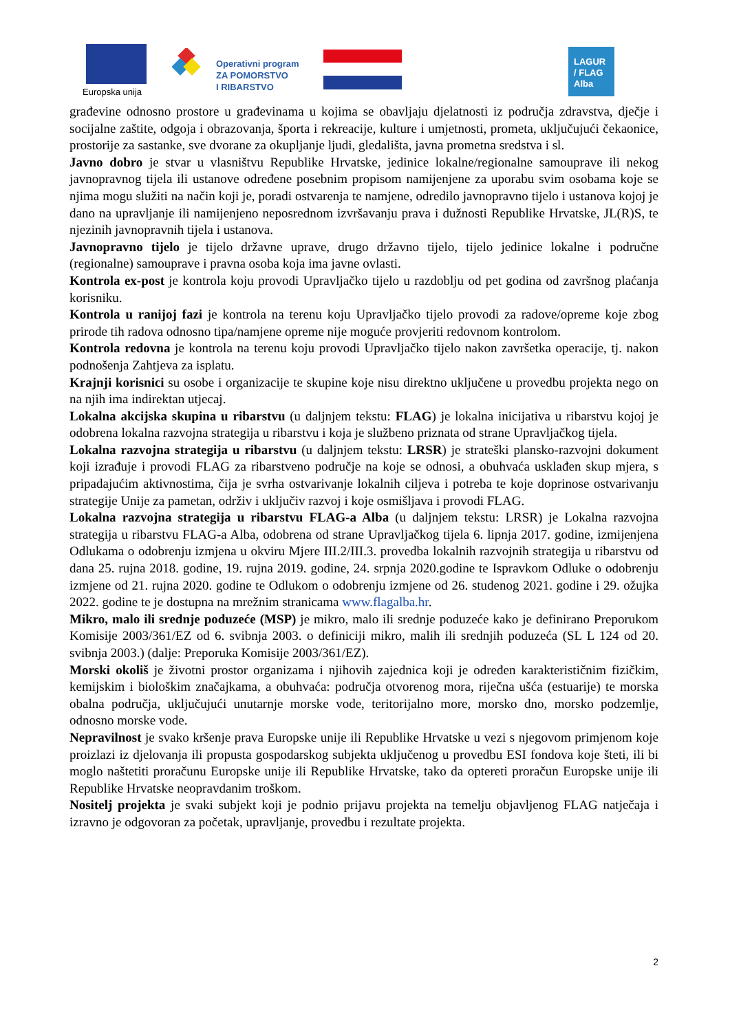Europska unija
Operativni program
ZA POMORSTVO
I RIBARSTVO
LAGUR
/ FLAG
Alba
građevine odnosno prostore u građevinama u kojima se obavljaju djelatnosti iz područja zdravstva, dječje i socijalne zaštite, odgoja i obrazovanja, športa i rekreacije, kulture i umjetnosti, prometa, uključujući čekaonice, prostorije za sastanke, sve dvorane za okupljanje ljudi, gledališta, javna prometna sredstva i sl.
Javno dobro je stvar u vlasništvu Republike Hrvatske, jedinice lokalne/regionalne samouprave ili nekog javnopravnog tijela ili ustanove određene posebnim propisom namijenjene za uporabu svim osobama koje se njima mogu služiti na način koji je, poradi ostvarenja te namjene, odredilo javnopravno tijelo i ustanova kojoj je dano na upravljanje ili namijenjeno neposrednom izvršavanju prava i dužnosti Republike Hrvatske, JL(R)S, te njezinih javnopravnih tijela i ustanova.
Javnopravno tijelo je tijelo državne uprave, drugo državno tijelo, tijelo jedinice lokalne i područne (regionalne) samouprave i pravna osoba koja ima javne ovlasti.
Kontrola ex-post je kontrola koju provodi Upravljačko tijelo u razdoblju od pet godina od završnog plaćanja korisniku.
Kontrola u ranijoj fazi je kontrola na terenu koju Upravljačko tijelo provodi za radove/opreme koje zbog prirode tih radova odnosno tipa/namjene opreme nije moguće provjeriti redovnom kontrolom.
Kontrola redovna je kontrola na terenu koju provodi Upravljačko tijelo nakon završetka operacije, tj. nakon podnošenja Zahtjeva za isplatu.
Krajnji korisnici su osobe i organizacije te skupine koje nisu direktno uključene u provedbu projekta nego on na njih ima indirektan utjecaj.
Lokalna akcijska skupina u ribarstvu (u daljnjem tekstu: FLAG) je lokalna inicijativa u ribarstvu kojoj je odobrena lokalna razvojna strategija u ribarstvu i koja je službeno priznata od strane Upravljačkog tijela.
Lokalna razvojna strategija u ribarstvu (u daljnjem tekstu: LRSR) je strateški plansko-razvojni dokument koji izrađuje i provodi FLAG za ribarstveno područje na koje se odnosi, a obuhvaća usklađen skup mjera, s pripadajućim aktivnostima, čija je svrha ostvarivanje lokalnih ciljeva i potreba te koje doprinose ostvarivanju strategije Unije za pametan, održiv i uključiv razvoj i koje osmišljava i provodi FLAG.
Lokalna razvojna strategija u ribarstvu FLAG-a Alba (u daljnjem tekstu: LRSR) je Lokalna razvojna strategija u ribarstvu FLAG-a Alba, odobrena od strane Upravljačkog tijela 6. lipnja 2017. godine, izmijenjena Odlukama o odobrenju izmjena u okviru Mjere III.2/III.3. provedba lokalnih razvojnih strategija u ribarstvu od dana 25. rujna 2018. godine, 19. rujna 2019. godine, 24. srpnja 2020.godine te Ispravkom Odluke o odobrenju izmjene od 21. rujna 2020. godine te Odlukom o odobrenju izmjene od 26. studenog 2021. godine i 29. ožujka 2022. godine te je dostupna na mrežnim stranicama www.flagalba.hr.
Mikro, malo ili srednje poduzeće (MSP) je mikro, malo ili srednje poduzeće kako je definirano Preporukom Komisije 2003/361/EZ od 6. svibnja 2003. o definiciji mikro, malih ili srednjih poduzeća (SL L 124 od 20. svibnja 2003.) (dalje: Preporuka Komisije 2003/361/EZ).
Morski okoliš je životni prostor organizama i njihovih zajednica koji je određen karakterističnim fizičkim, kemijskim i biološkim značajkama, a obuhvaća: područja otvorenog mora, riječna ušća (estuarije) te morska obalna područja, uključujući unutarnje morske vode, teritorijalno more, morsko dno, morsko podzemlje, odnosno morske vode.
Nepravilnost je svako kršenje prava Europske unije ili Republike Hrvatske u vezi s njegovom primjenom koje proizlazi iz djelovanja ili propusta gospodarskog subjekta uključenog u provedbu ESI fondova koje šteti, ili bi moglo naštetiti proračunu Europske unije ili Republike Hrvatske, tako da optereti proračun Europske unije ili Republike Hrvatske neopravdanim troškom.
Nositelj projekta je svaki subjekt koji je podnio prijavu projekta na temelju objavljenog FLAG natječaja i izravno je odgovoran za početak, upravljanje, provedbu i rezultate projekta.
2